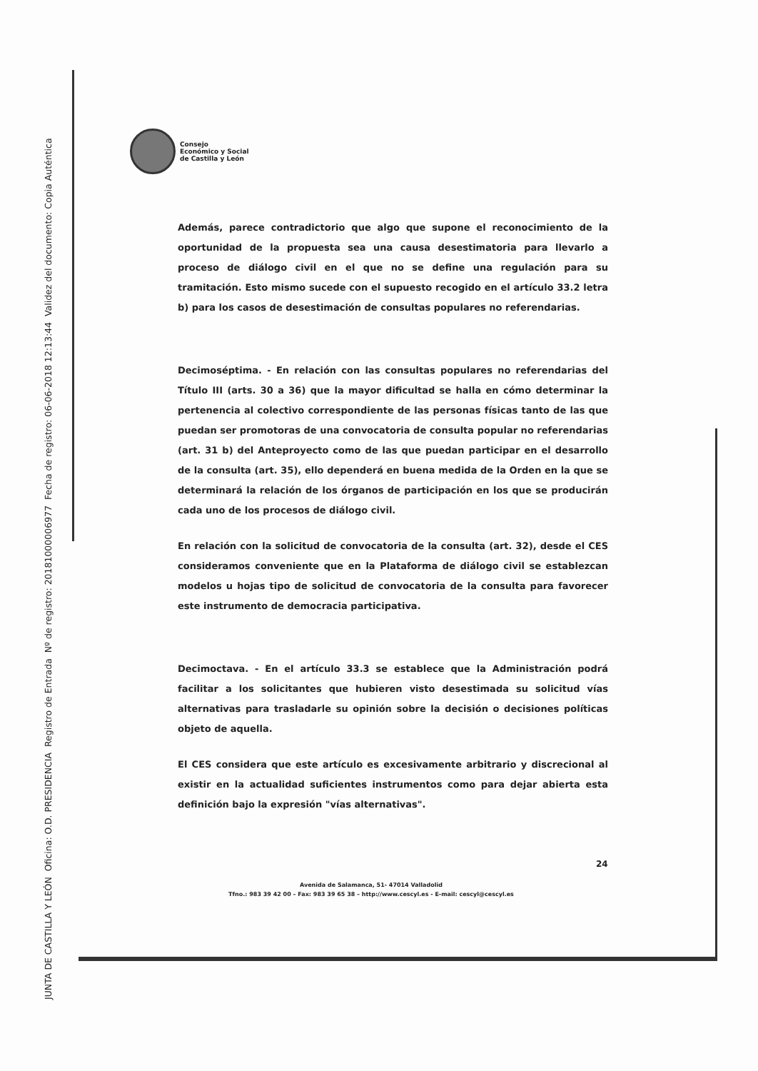JUNTA DE CASTILLA Y LEÓN Oficina: O.D. PRESIDENCIA Registro de Entrada Nº de registro: 20181000006977 Fecha de registro: 06-06-2018 12:13:44 Validez del documento: Copia Auténtica
Consejo
Económico y Social
de Castilla y León
Además, parece contradictorio que algo que supone el reconocimiento de la oportunidad de la propuesta sea una causa desestimatoria para llevarlo a proceso de diálogo civil en el que no se define una regulación para su tramitación. Esto mismo sucede con el supuesto recogido en el artículo 33.2 letra b) para los casos de desestimación de consultas populares no referendarias.
Decimoséptima. - En relación con las consultas populares no referendarias del Título III (arts. 30 a 36) que la mayor dificultad se halla en cómo determinar la pertenencia al colectivo correspondiente de las personas físicas tanto de las que puedan ser promotoras de una convocatoria de consulta popular no referendarias (art. 31 b) del Anteproyecto como de las que puedan participar en el desarrollo de la consulta (art. 35), ello dependerá en buena medida de la Orden en la que se determinará la relación de los órganos de participación en los que se producirán cada uno de los procesos de diálogo civil.
En relación con la solicitud de convocatoria de la consulta (art. 32), desde el CES consideramos conveniente que en la Plataforma de diálogo civil se establezcan modelos u hojas tipo de solicitud de convocatoria de la consulta para favorecer este instrumento de democracia participativa.
Decimoctava. - En el artículo 33.3 se establece que la Administración podrá facilitar a los solicitantes que hubieren visto desestimada su solicitud vías alternativas para trasladarle su opinión sobre la decisión o decisiones políticas objeto de aquella.
El CES considera que este artículo es excesivamente arbitrario y discrecional al existir en la actualidad suficientes instrumentos como para dejar abierta esta definición bajo la expresión "vías alternativas".
24
Avenida de Salamanca, 51- 47014 Valladolid
Tfno.: 983 39 42 00 – Fax: 983 39 65 38 – http://www.cescyl.es - E-mail: cescyl@cescyl.es